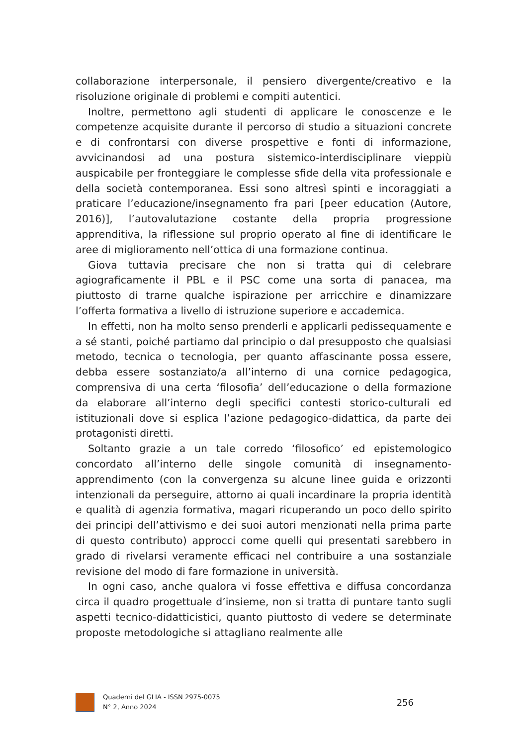collaborazione interpersonale, il pensiero divergente/creativo e la risoluzione originale di problemi e compiti autentici.
Inoltre, permettono agli studenti di applicare le conoscenze e le competenze acquisite durante il percorso di studio a situazioni concrete e di confrontarsi con diverse prospettive e fonti di informazione, avvicinandosi ad una postura sistemico-interdisciplinare vieppiù auspicabile per fronteggiare le complesse sfide della vita professionale e della società contemporanea. Essi sono altresì spinti e incoraggiati a praticare l’educazione/insegnamento fra pari [peer education (Autore, 2016)], l’autovalutazione costante della propria progressione apprenditiva, la riflessione sul proprio operato al fine di identificare le aree di miglioramento nell’ottica di una formazione continua.
Giova tuttavia precisare che non si tratta qui di celebrare agiograficamente il PBL e il PSC come una sorta di panacea, ma piuttosto di trarne qualche ispirazione per arricchire e dinamizzare l’offerta formativa a livello di istruzione superiore e accademica.
In effetti, non ha molto senso prenderli e applicarli pedissequamente e a sé stanti, poiché partiamo dal principio o dal presupposto che qualsiasi metodo, tecnica o tecnologia, per quanto affascinante possa essere, debba essere sostanziato/a all’interno di una cornice pedagogica, comprensiva di una certa ‘filosofia’ dell’educazione o della formazione da elaborare all’interno degli specifici contesti storico-culturali ed istituzionali dove si esplica l’azione pedagogico-didattica, da parte dei protagonisti diretti.
Soltanto grazie a un tale corredo ‘filosofico’ ed epistemologico concordato all’interno delle singole comunità di insegnamento-apprendimento (con la convergenza su alcune linee guida e orizzonti intenzionali da perseguire, attorno ai quali incardinare la propria identità e qualità di agenzia formativa, magari ricuperando un poco dello spirito dei principi dell’attivismo e dei suoi autori menzionati nella prima parte di questo contributo) approcci come quelli qui presentati sarebbero in grado di rivelarsi veramente efficaci nel contribuire a una sostanziale revisione del modo di fare formazione in università.
In ogni caso, anche qualora vi fosse effettiva e diffusa concordanza circa il quadro progettuale d’insieme, non si tratta di puntare tanto sugli aspetti tecnico-didatticistici, quanto piuttosto di vedere se determinate proposte metodologiche si attagliano realmente alle
Quaderni del GLIA - ISSN 2975-0075
N° 2, Anno 2024
256